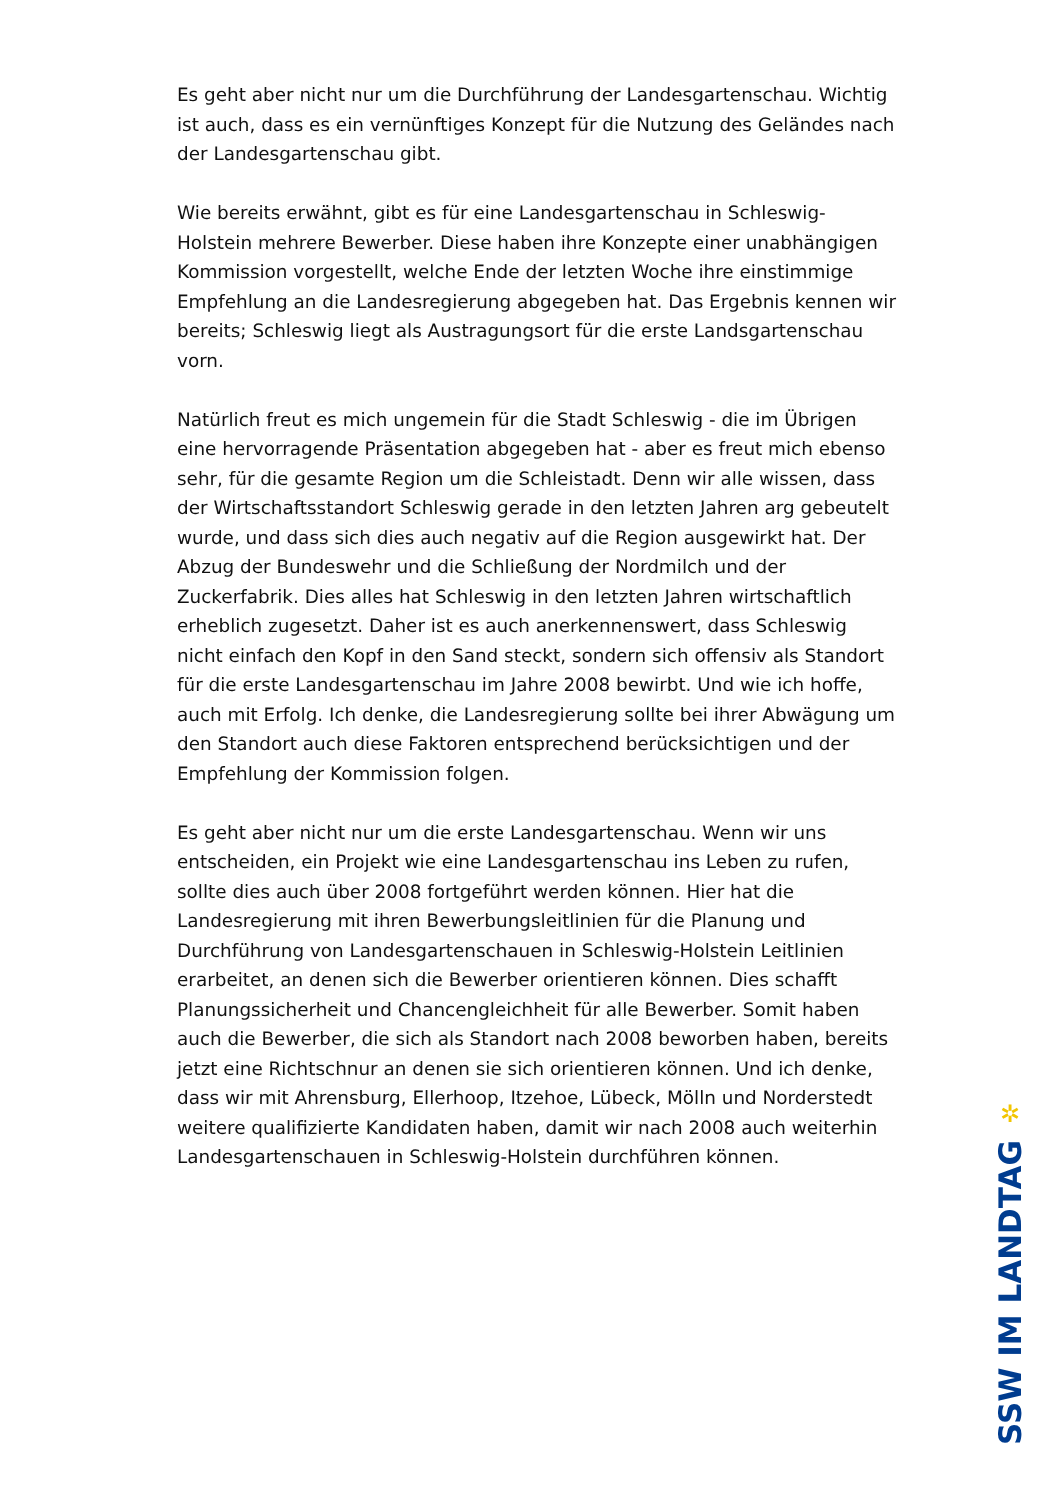Es geht aber nicht nur um die Durchführung der Landesgartenschau. Wichtig ist auch, dass es ein vernünftiges Konzept für die Nutzung des Geländes nach der Landesgartenschau gibt.
Wie bereits erwähnt, gibt es für eine Landesgartenschau in Schleswig-Holstein mehrere Bewerber. Diese haben ihre Konzepte einer unabhängigen Kommission vorgestellt, welche Ende der letzten Woche ihre einstimmige Empfehlung an die Landesregierung abgegeben hat. Das Ergebnis kennen wir bereits; Schleswig liegt als Austragungsort für die erste Landsgartenschau vorn.
Natürlich freut es mich ungemein für die Stadt Schleswig - die im Übrigen eine hervorragende Präsentation abgegeben hat - aber es freut mich ebenso sehr, für die gesamte Region um die Schleistadt. Denn wir alle wissen, dass der Wirtschaftsstandort Schleswig gerade in den letzten Jahren arg gebeutelt wurde, und dass sich dies auch negativ auf die Region ausgewirkt hat. Der Abzug der Bundeswehr und die Schließung der Nordmilch und der Zuckerfabrik. Dies alles hat Schleswig in den letzten Jahren wirtschaftlich erheblich zugesetzt. Daher ist es auch anerkennenswert, dass Schleswig nicht einfach den Kopf in den Sand steckt, sondern sich offensiv als Standort für die erste Landesgartenschau im Jahre 2008 bewirbt. Und wie ich hoffe, auch mit Erfolg. Ich denke, die Landesregierung sollte bei ihrer Abwägung um den Standort auch diese Faktoren entsprechend berücksichtigen und der Empfehlung der Kommission folgen.
Es geht aber nicht nur um die erste Landesgartenschau. Wenn wir uns entscheiden, ein Projekt wie eine Landesgartenschau ins Leben zu rufen, sollte dies auch über 2008 fortgeführt werden können. Hier hat die Landesregierung mit ihren Bewerbungsleitlinien für die Planung und Durchführung von Landesgartenschauen in Schleswig-Holstein Leitlinien erarbeitet, an denen sich die Bewerber orientieren können. Dies schafft Planungssicherheit und Chancengleichheit für alle Bewerber. Somit haben auch die Bewerber, die sich als Standort nach 2008 beworben haben, bereits jetzt eine Richtschnur an denen sie sich orientieren können. Und ich denke, dass wir mit Ahrensburg, Ellerhoop, Itzehoe, Lübeck, Mölln und Norderstedt weitere qualifizierte Kandidaten haben, damit wir nach 2008 auch weiterhin Landesgartenschauen in Schleswig-Holstein durchführen können.
✲
SSW IM LANDTAG